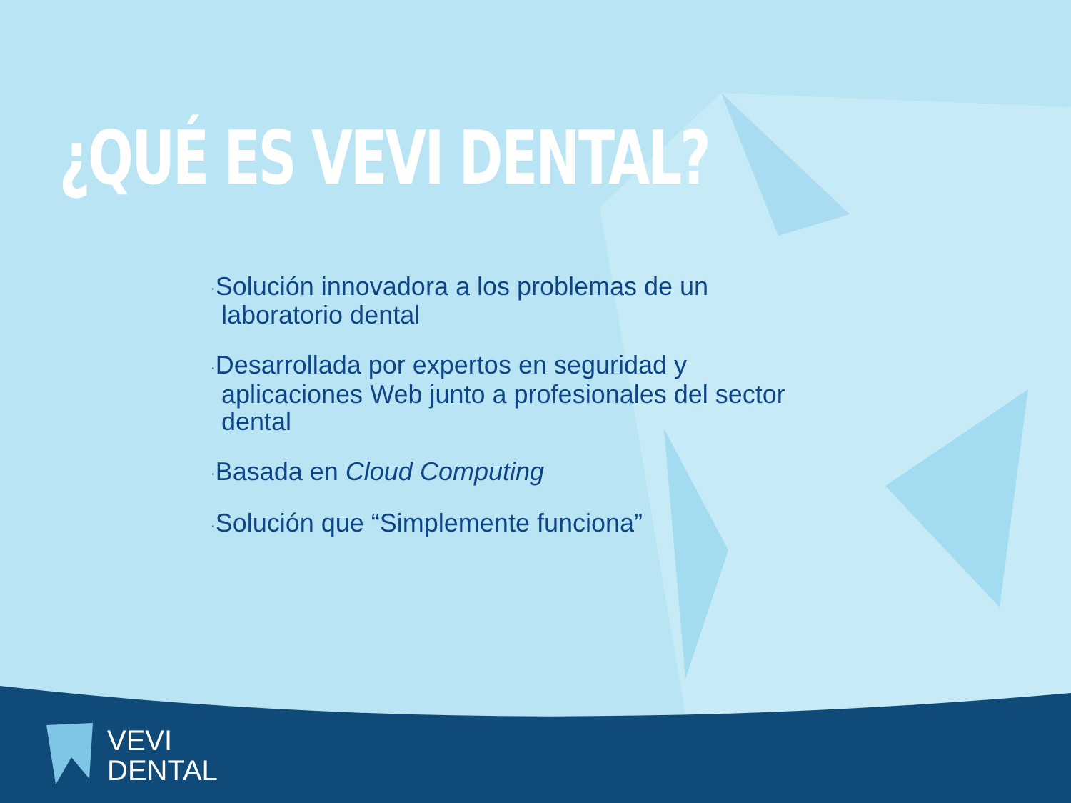¿QUÉ ES VEVI DENTAL?
·Solución innovadora a los problemas de un laboratorio dental
·Desarrollada por expertos en seguridad y aplicaciones Web junto a profesionales del sector dental
·Basada en Cloud Computing
·Solución que “Simplemente funciona”
VEVI
DENTAL